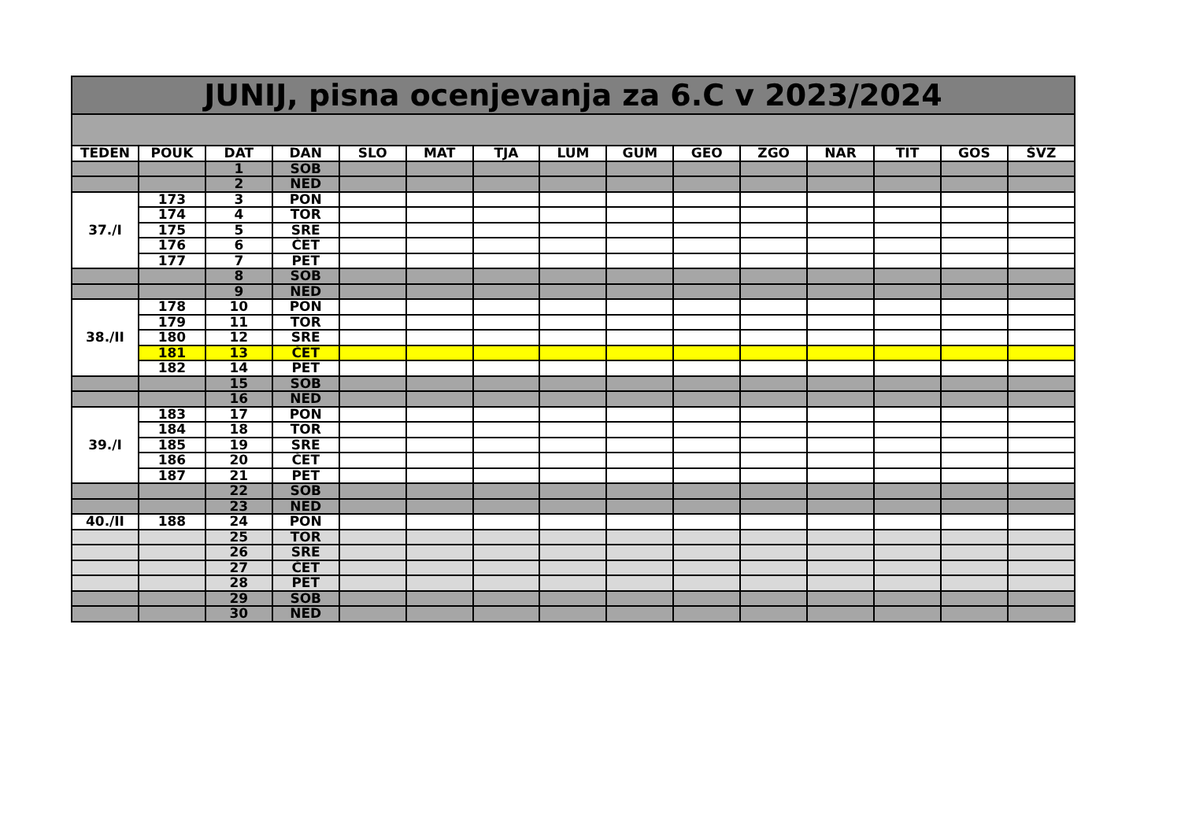| JUNIJ, pisna ocenjevanja za 6.C v 2023/2024 | | | | | | | | | | | | | | |
| --- | --- | --- | --- | --- | --- | --- | --- | --- | --- | --- | --- | --- | --- | --- |
| TEDEN | POUK | DAT | DAN | SLO | MAT | TJA | LUM | GUM | GEO | ZGO | NAR | TIT | GOS | ŠVZ |
| | | 1 | SOB | | | | | | | | | | | |
| | | 2 | NED | | | | | | | | | | | |
| 37./I | 173 | 3 | PON | | | | | | | | | | | |
| | 174 | 4 | TOR | | | | | | | | | | | |
| | 175 | 5 | SRE | | | | | | | | | | | |
| | 176 | 6 | ČET | | | | | | | | | | | |
| | 177 | 7 | PET | | | | | | | | | | | |
| | | 8 | SOB | | | | | | | | | | | |
| | | 9 | NED | | | | | | | | | | | |
| 38./II | 178 | 10 | PON | | | | | | | | | | | |
| | 179 | 11 | TOR | | | | | | | | | | | |
| | 180 | 12 | SRE | | | | | | | | | | | |
| | 181 | 13 | ČET | | | | | | | | | | | |
| | 182 | 14 | PET | | | | | | | | | | | |
| | | 15 | SOB | | | | | | | | | | | |
| | | 16 | NED | | | | | | | | | | | |
| 39./I | 183 | 17 | PON | | | | | | | | | | | |
| | 184 | 18 | TOR | | | | | | | | | | | |
| | 185 | 19 | SRE | | | | | | | | | | | |
| | 186 | 20 | ČET | | | | | | | | | | | |
| | 187 | 21 | PET | | | | | | | | | | | |
| | | 22 | SOB | | | | | | | | | | | |
| | | 23 | NED | | | | | | | | | | | |
| 40./II | 188 | 24 | PON | | | | | | | | | | | |
| | | 25 | TOR | | | | | | | | | | | |
| | | 26 | SRE | | | | | | | | | | | |
| | | 27 | ČET | | | | | | | | | | | |
| | | 28 | PET | | | | | | | | | | | |
| | | 29 | SOB | | | | | | | | | | | |
| | | 30 | NED | | | | | | | | | | | |